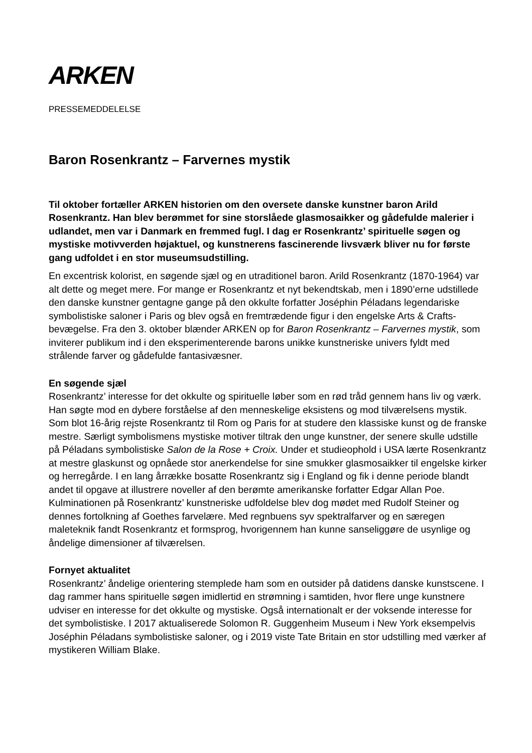ARKEN
PRESSEMEDDELELSE
Baron Rosenkrantz – Farvernes mystik
Til oktober fortæller ARKEN historien om den oversete danske kunstner baron Arild Rosenkrantz. Han blev berømmet for sine storslåede glasmosaikker og gådefulde malerier i udlandet, men var i Danmark en fremmed fugl. I dag er Rosenkrantz’ spirituelle søgen og mystiske motivverden højaktuel, og kunstnerens fascinerende livsværk bliver nu for første gang udfoldet i en stor museumsudstilling.
En excentrisk kolorist, en søgende sjæl og en utraditionel baron. Arild Rosenkrantz (1870-1964) var alt dette og meget mere. For mange er Rosenkrantz et nyt bekendtskab, men i 1890’erne udstillede den danske kunstner gentagne gange på den okkulte forfatter Joséphin Péladans legendariske symbolistiske saloner i Paris og blev også en fremtrædende figur i den engelske Arts & Crafts-bevægelse. Fra den 3. oktober blænder ARKEN op for Baron Rosenkrantz – Farvernes mystik, som inviterer publikum ind i den eksperimenterende barons unikke kunstneriske univers fyldt med strålende farver og gådefulde fantasivæsner.
En søgende sjæl
Rosenkrantz’ interesse for det okkulte og spirituelle løber som en rød tråd gennem hans liv og værk. Han søgte mod en dybere forståelse af den menneskelige eksistens og mod tilværelsens mystik. Som blot 16-årig rejste Rosenkrantz til Rom og Paris for at studere den klassiske kunst og de franske mestre. Særligt symbolismens mystiske motiver tiltrak den unge kunstner, der senere skulle udstille på Péladans symbolistiske Salon de la Rose + Croix. Under et studieophold i USA lærte Rosenkrantz at mestre glaskunst og opnåede stor anerkendelse for sine smukker glasmosaikker til engelske kirker og herregårde. I en lang årrække bosatte Rosenkrantz sig i England og fik i denne periode blandt andet til opgave at illustrere noveller af den berømte amerikanske forfatter Edgar Allan Poe. Kulminationen på Rosenkrantz’ kunstneriske udfoldelse blev dog mødet med Rudolf Steiner og dennes fortolkning af Goethes farvelære. Med regnbuens syv spektralfarver og en særegen maleteknik fandt Rosenkrantz et formsprog, hvorigennem han kunne sanseliggøre de usynlige og åndelige dimensioner af tilværelsen.
Fornyet aktualitet
Rosenkrantz’ åndelige orientering stemplede ham som en outsider på datidens danske kunstscene. I dag rammer hans spirituelle søgen imidlertid en strømning i samtiden, hvor flere unge kunstnere udviser en interesse for det okkulte og mystiske. Også internationalt er der voksende interesse for det symbolistiske. I 2017 aktualiserede Solomon R. Guggenheim Museum i New York eksempelvis Joséphin Péladans symbolistiske saloner, og i 2019 viste Tate Britain en stor udstilling med værker af mystikeren William Blake.